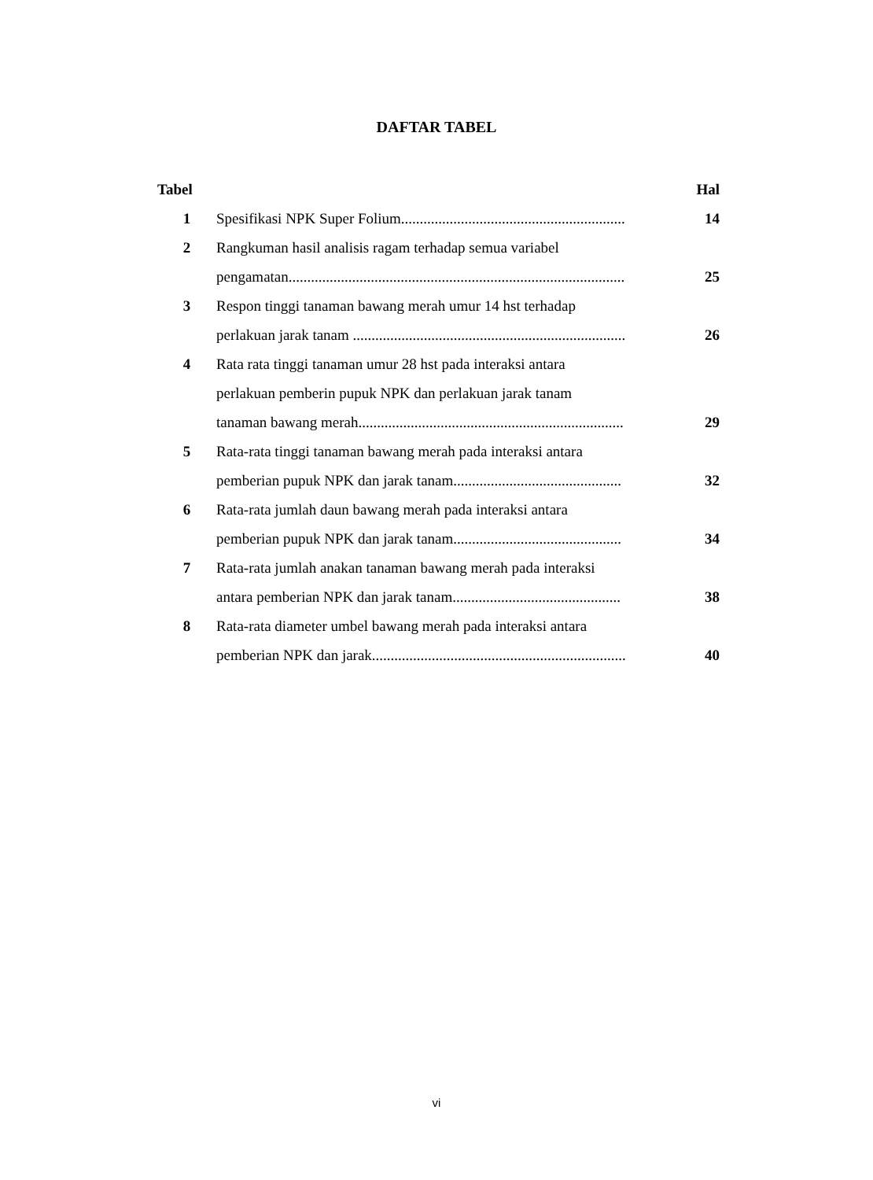DAFTAR TABEL
| Tabel | | Hal |
| --- | --- | --- |
| 1 | Spesifikasi NPK Super Folium............................................................ | 14 |
| 2 | Rangkuman hasil analisis ragam terhadap semua variabel pengamatan.......................................................................................... | 25 |
| 3 | Respon tinggi tanaman bawang merah umur 14 hst terhadap perlakuan jarak tanam ......................................................................... | 26 |
| 4 | Rata rata tinggi tanaman umur 28 hst pada interaksi antara perlakuan pemberin pupuk NPK dan perlakuan jarak tanam tanaman bawang merah....................................................................... | 29 |
| 5 | Rata-rata tinggi tanaman bawang merah pada interaksi antara pemberian pupuk NPK dan jarak tanam............................................. | 32 |
| 6 | Rata-rata jumlah daun bawang merah pada interaksi antara pemberian pupuk NPK dan jarak tanam............................................. | 34 |
| 7 | Rata-rata jumlah anakan tanaman bawang merah pada interaksi antara pemberian NPK dan jarak tanam............................................. | 38 |
| 8 | Rata-rata diameter umbel bawang merah pada interaksi antara pemberian NPK dan jarak.................................................................... | 40 |
vi